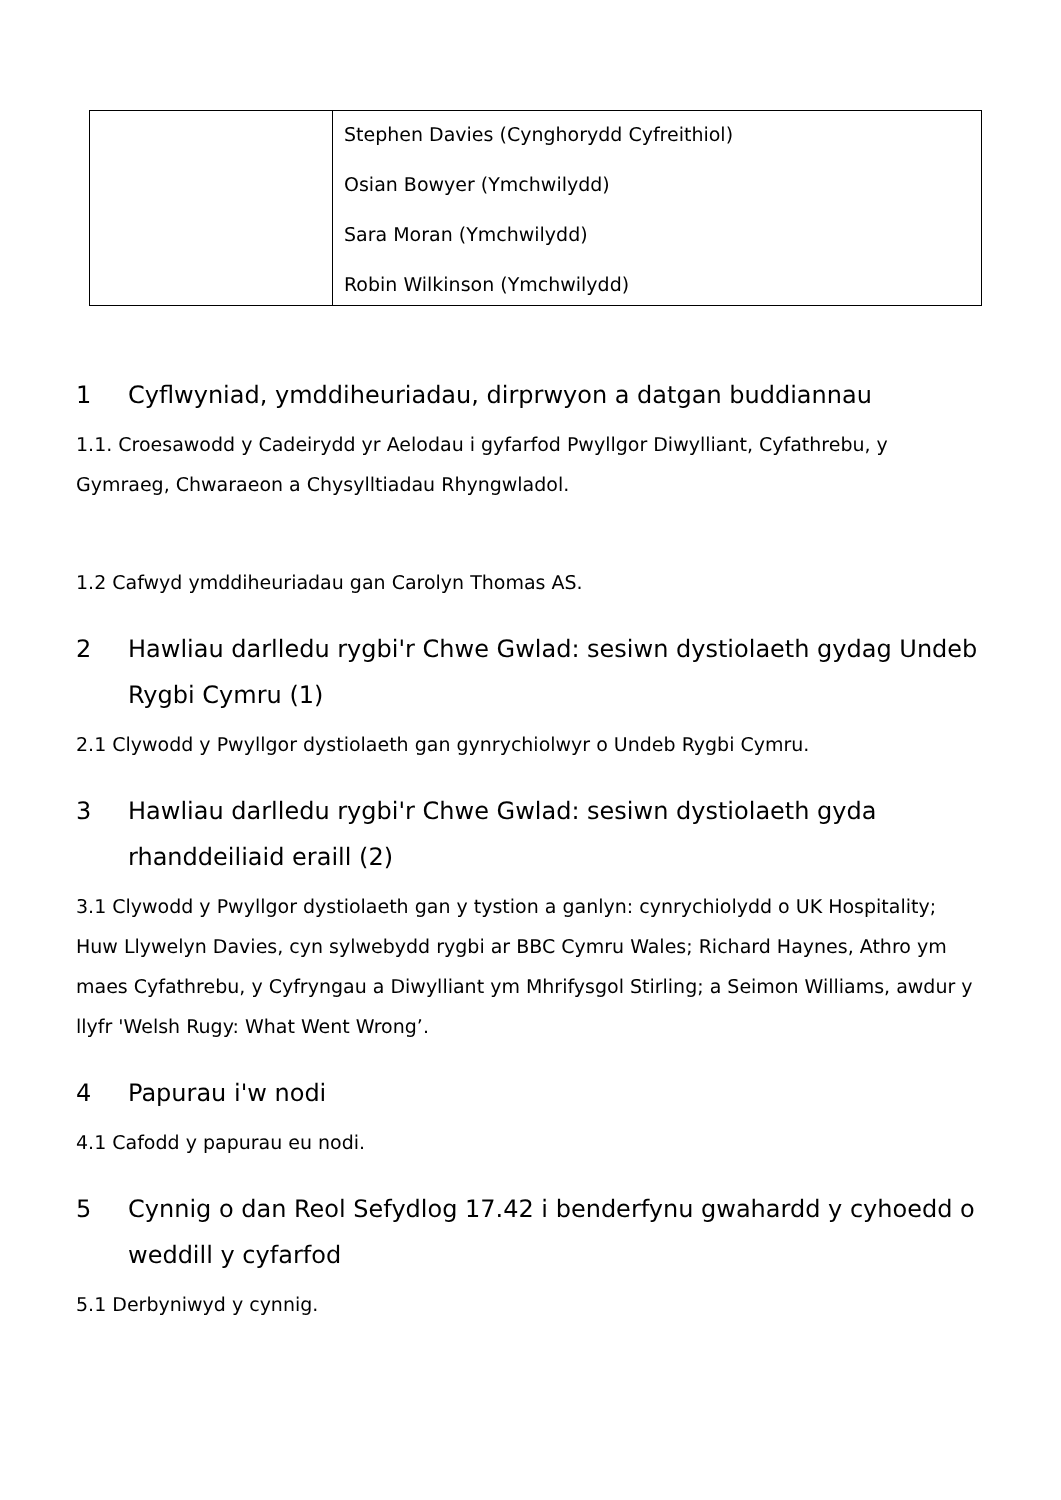| | Stephen Davies (Cynghorydd Cyfreithiol) Osian Bowyer (Ymchwilydd) Sara Moran (Ymchwilydd) Robin Wilkinson (Ymchwilydd) |
1 Cyflwyniad, ymddiheuriadau, dirprwyon a datgan buddiannau
1.1. Croesawodd y Cadeirydd yr Aelodau i gyfarfod Pwyllgor Diwylliant, Cyfathrebu, y Gymraeg, Chwaraeon a Chysylltiadau Rhyngwladol.
1.2 Cafwyd ymddiheuriadau gan Carolyn Thomas AS.
2 Hawliau darlledu rygbi'r Chwe Gwlad: sesiwn dystiolaeth gydag Undeb Rygbi Cymru (1)
2.1 Clywodd y Pwyllgor dystiolaeth gan gynrychiolwyr o Undeb Rygbi Cymru.
3 Hawliau darlledu rygbi'r Chwe Gwlad: sesiwn dystiolaeth gyda rhanddeiliaid eraill (2)
3.1 Clywodd y Pwyllgor dystiolaeth gan y tystion a ganlyn: cynrychiolydd o UK Hospitality; Huw Llywelyn Davies, cyn sylwebydd rygbi ar BBC Cymru Wales; Richard Haynes, Athro ym maes Cyfathrebu, y Cyfryngau a Diwylliant ym Mhrifysgol Stirling; a Seimon Williams, awdur y llyfr 'Welsh Rugy: What Went Wrong’.
4 Papurau i'w nodi
4.1 Cafodd y papurau eu nodi.
5 Cynnig o dan Reol Sefydlog 17.42 i benderfynu gwahardd y cyhoedd o weddill y cyfarfod
5.1 Derbyniwyd y cynnig.